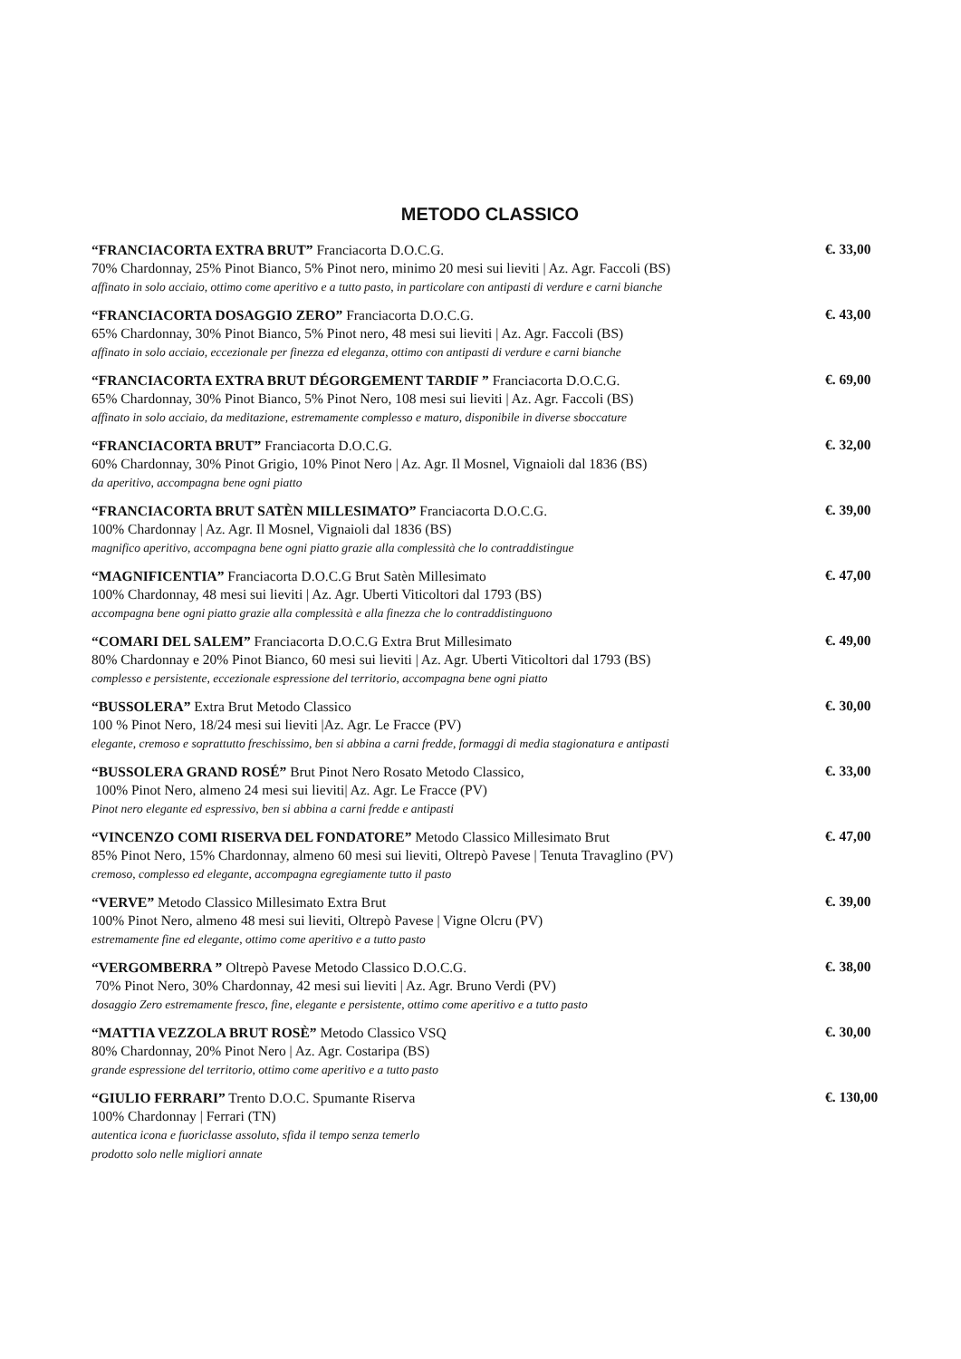METODO CLASSICO
“FRANCIACORTA EXTRA BRUT” Franciacorta D.O.C.G.
70% Chardonnay, 25% Pinot Bianco, 5% Pinot nero, minimo 20 mesi sui lieviti | Az. Agr. Faccoli (BS)
affinato in solo acciaio, ottimo come aperitivo e a tutto pasto, in particolare con antipasti di verdure e carni bianche
€. 33,00
“FRANCIACORTA DOSAGGIO ZERO” Franciacorta D.O.C.G.
65% Chardonnay, 30% Pinot Bianco, 5% Pinot nero, 48 mesi sui lieviti | Az. Agr. Faccoli (BS)
affinato in solo acciaio, eccezionale per finezza ed eleganza, ottimo con antipasti di verdure e carni bianche
€. 43,00
“FRANCIACORTA EXTRA BRUT DÉGORGEMENT TARDIF ” Franciacorta D.O.C.G.
65% Chardonnay, 30% Pinot Bianco, 5% Pinot Nero, 108 mesi sui lieviti | Az. Agr. Faccoli (BS)
affinato in solo acciaio, da meditazione, estremamente complesso e maturo, disponibile in diverse sboccature
€. 69,00
“FRANCIACORTA BRUT” Franciacorta D.O.C.G.
60% Chardonnay, 30% Pinot Grigio, 10% Pinot Nero | Az. Agr. Il Mosnel, Vignaioli dal 1836 (BS)
da aperitivo, accompagna bene ogni piatto
€. 32,00
“FRANCIACORTA BRUT SATÈN MILLESIMATO” Franciacorta D.O.C.G.
100% Chardonnay | Az. Agr. Il Mosnel, Vignaioli dal 1836 (BS)
magnifico aperitivo, accompagna bene ogni piatto grazie alla complessità che lo contraddistingue
€. 39,00
“MAGNIFICENTIA” Franciacorta D.O.C.G Brut Satèn Millesimato
100% Chardonnay, 48 mesi sui lieviti | Az. Agr. Uberti Viticoltori dal 1793 (BS)
accompagna bene ogni piatto grazie alla complessità e alla finezza che lo contraddistinguono
€. 47,00
“COMARI DEL SALEM” Franciacorta D.O.C.G Extra Brut Millesimato
80% Chardonnay e 20% Pinot Bianco, 60 mesi sui lieviti | Az. Agr. Uberti Viticoltori dal 1793 (BS)
complesso e persistente, eccezionale espressione del territorio, accompagna bene ogni piatto
€. 49,00
“BUSSOLERA” Extra Brut Metodo Classico
100 % Pinot Nero, 18/24 mesi sui lieviti |Az. Agr. Le Fracce (PV)
elegante, cremoso e soprattutto freschissimo, ben si abbina a carni fredde, formaggi di media stagionatura e antipasti
€. 30,00
“BUSSOLERA GRAND ROSÉ” Brut Pinot Nero Rosato Metodo Classico,
100% Pinot Nero, almeno 24 mesi sui lieviti| Az. Agr. Le Fracce (PV)
Pinot nero elegante ed espressivo, ben si abbina a carni fredde e antipasti
€. 33,00
“VINCENZO COMI RISERVA DEL FONDATORE” Metodo Classico Millesimato Brut
85% Pinot Nero, 15% Chardonnay, almeno 60 mesi sui lieviti, Oltrepò Pavese | Tenuta Travaglino (PV)
cremoso, complesso ed elegante, accompagna egregiamente tutto il pasto
€. 47,00
“VERVE” Metodo Classico Millesimato Extra Brut
100% Pinot Nero, almeno 48 mesi sui lieviti, Oltrepò Pavese | Vigne Olcru (PV)
estremamente fine ed elegante, ottimo come aperitivo e a tutto pasto
€. 39,00
“VERGOMBERRA ” Oltrepò Pavese Metodo Classico D.O.C.G.
70% Pinot Nero, 30% Chardonnay, 42 mesi sui lieviti | Az. Agr. Bruno Verdi (PV)
dosaggio Zero estremamente fresco, fine, elegante e persistente, ottimo come aperitivo e a tutto pasto
€. 38,00
“MATTIA VEZZOLA BRUT ROSÈ” Metodo Classico VSQ
80% Chardonnay, 20% Pinot Nero | Az. Agr. Costaripa (BS)
grande espressione del territorio, ottimo come aperitivo e a tutto pasto
€. 30,00
“GIULIO FERRARI” Trento D.O.C. Spumante Riserva
100% Chardonnay | Ferrari (TN)
autentica icona e fuoriclasse assoluto, sfida il tempo senza temerlo
prodotto solo nelle migliori annate
€. 130,00